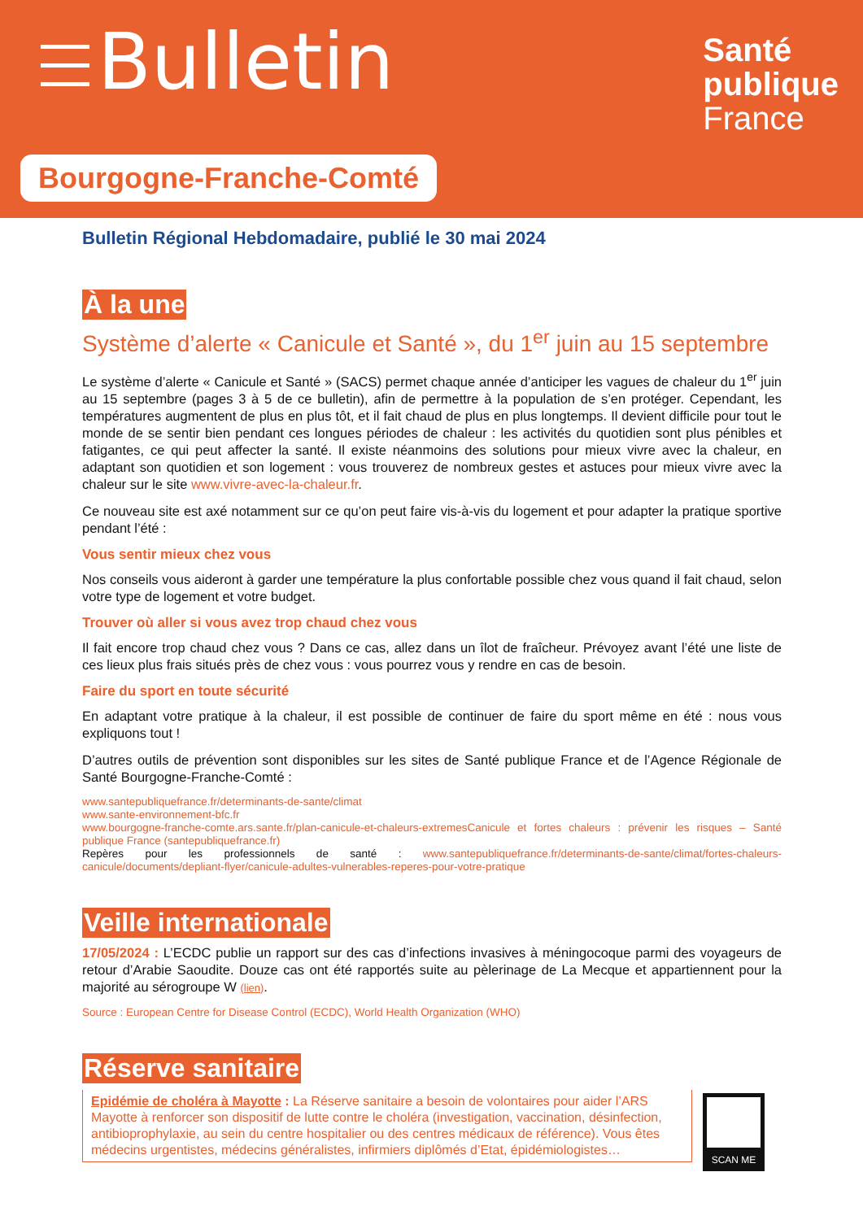Bulletin
Santé
publique
France
Bourgogne-Franche-Comté
Bulletin Régional Hebdomadaire, publié le 30 mai 2024
À la une
Système d’alerte « Canicule et Santé », du 1<sup>er</sup> juin au 15 septembre
Le système d’alerte « Canicule et Santé » (SACS) permet chaque année d’anticiper les vagues de chaleur du 1<sup>er</sup> juin au 15 septembre (pages 3 à 5 de ce bulletin), afin de permettre à la population de s’en protéger. Cependant, les températures augmentent de plus en plus tôt, et il fait chaud de plus en plus longtemps. Il devient difficile pour tout le monde de se sentir bien pendant ces longues périodes de chaleur : les activités du quotidien sont plus pénibles et fatigantes, ce qui peut affecter la santé. Il existe néanmoins des solutions pour mieux vivre avec la chaleur, en adaptant son quotidien et son logement : vous trouverez de nombreux gestes et astuces pour mieux vivre avec la chaleur sur le site www.vivre-avec-la-chaleur.fr.
Ce nouveau site est axé notamment sur ce qu’on peut faire vis-à-vis du logement et pour adapter la pratique sportive pendant l’été :
Vous sentir mieux chez vous
Nos conseils vous aideront à garder une température la plus confortable possible chez vous quand il fait chaud, selon votre type de logement et votre budget.
Trouver où aller si vous avez trop chaud chez vous
Il fait encore trop chaud chez vous ? Dans ce cas, allez dans un îlot de fraîcheur. Prévoyez avant l’été une liste de ces lieux plus frais situés près de chez vous : vous pourrez vous y rendre en cas de besoin.
Faire du sport en toute sécurité
En adaptant votre pratique à la chaleur, il est possible de continuer de faire du sport même en été : nous vous expliquons tout !
D’autres outils de prévention sont disponibles sur les sites de Santé publique France et de l’Agence Régionale de Santé Bourgogne-Franche-Comté :
www.santepubliquefrance.fr/determinants-de-sante/climat
www.sante-environnement-bfc.fr
www.bourgogne-franche-comte.ars.sante.fr/plan-canicule-et-chaleurs-extremesCanicule et fortes chaleurs : prévenir les risques – Santé publique France (santepubliquefrance.fr)
Repères pour les professionnels de santé : www.santepubliquefrance.fr/determinants-de-sante/climat/fortes-chaleurs-canicule/documents/depliant-flyer/canicule-adultes-vulnerables-reperes-pour-votre-pratique
Veille internationale
17/05/2024 : L’ECDC publie un rapport sur des cas d’infections invasives à méningocoque parmi des voyageurs de retour d’Arabie Saoudite. Douze cas ont été rapportés suite au pèlerinage de La Mecque et appartiennent pour la majorité au sérogroupe W (lien).
Source : European Centre for Disease Control (ECDC), World Health Organization (WHO)
Réserve sanitaire
SCAN ME
Epidémie de choléra à Mayotte : La Réserve sanitaire a besoin de volontaires pour aider l’ARS Mayotte à renforcer son dispositif de lutte contre le choléra (investigation, vaccination, désinfection, antibioprophylaxie, au sein du centre hospitalier ou des centres médicaux de référence). Vous êtes médecins urgentistes, médecins généralistes, infirmiers diplômés d’Etat, épidémiologistes…